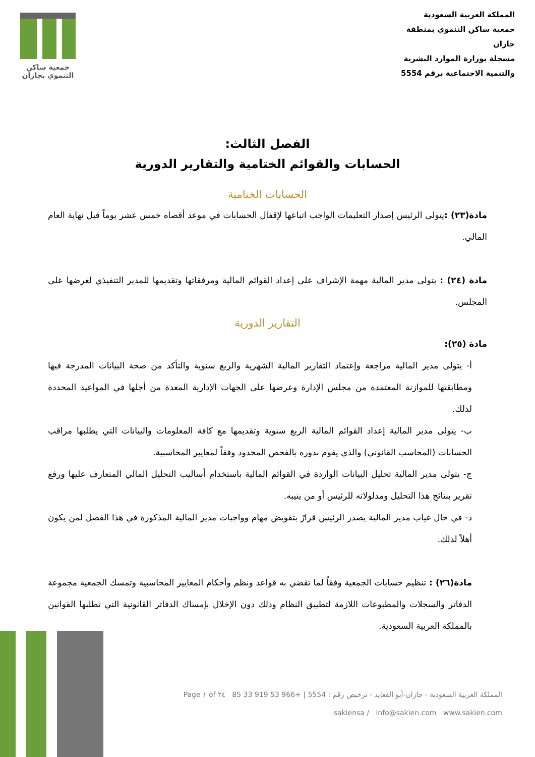جمعية ساكن
التنموي بجازان
المملكة العربية السعودية
جمعية ساكن التنموي بمنطقة جازان
مسجلة بوزارة الموارد البشرية
والتنمية الاجتماعية برقم 5554
الفصل الثالث:
الحسابات والقوائم الختامية والتقارير الدورية
الحسابات الختامية
مادة(٢٣) : يتولى الرئيس إصدار التعليمات الواجب اتباعها لإقفال الحسابات في موعد أقصاه خمس عشر يوماً قبل نهاية العام المالي.
مادة (٢٤) : يتولى مدير المالية مهمة الإشراف على إعداد القوائم المالية ومرفقاتها وتقديمها للمدير التنفيذي لعرضها على المجلس.
التقارير الدورية
مادة (٢٥):
أ- يتولى مدير المالية مراجعة وإعتماد التقارير المالية الشهرية والربع سنوية والتأكد من صحة البيانات المدرجة فيها ومطابقتها للموازنة المعتمدة من مجلس الإدارة وعرضها على الجهات الإدارية المعدة من أجلها في المواعيد المحددة لذلك.
ب- يتولى مدير المالية إعداد القوائم المالية الربع سنوية وتقديمها مع كافة المعلومات والبيانات التي يطلبها مراقب الحسابات (المحاسب القانوني) والذي يقوم بدوره بالفحص المحدود وفقاً لمعايير المحاسبية.
ج- يتولى مدير المالية تحليل البيانات الواردة في القوائم المالية باستخدام أساليب التحليل المالي المتعارف عليها ورفع تقرير بنتائج هذا التحليل ومدلولاته للرئيس أو من ينيبه.
د- في حال غياب مدير المالية يصدر الرئيس قرارً بتفويض مهام وواجبات مدير المالية المذكورة في هذا الفصل لمن يكون أهلاً لذلك.
مادة(٢٦) : تنظيم حسابات الجمعية وفقاً لما تقضي به قواعد ونظم وأحكام المعايير المحاسبية وتمسك الجمعية مجموعة الدفاتر والسجلات والمطبوعات اللازمة لتطبيق النظام وذلك دون الإخلال بإمساك الدفاتر القانونية التي تطلبها القوانين بالمملكة العربية السعودية.
المملكة العربية السعودية - جازان-أبو القعايد - ترخيص رقم : 5554 | +966 53 919 33 85 Page ١ of ٢٤
sakiensa / info@sakien.com www.sakien.com